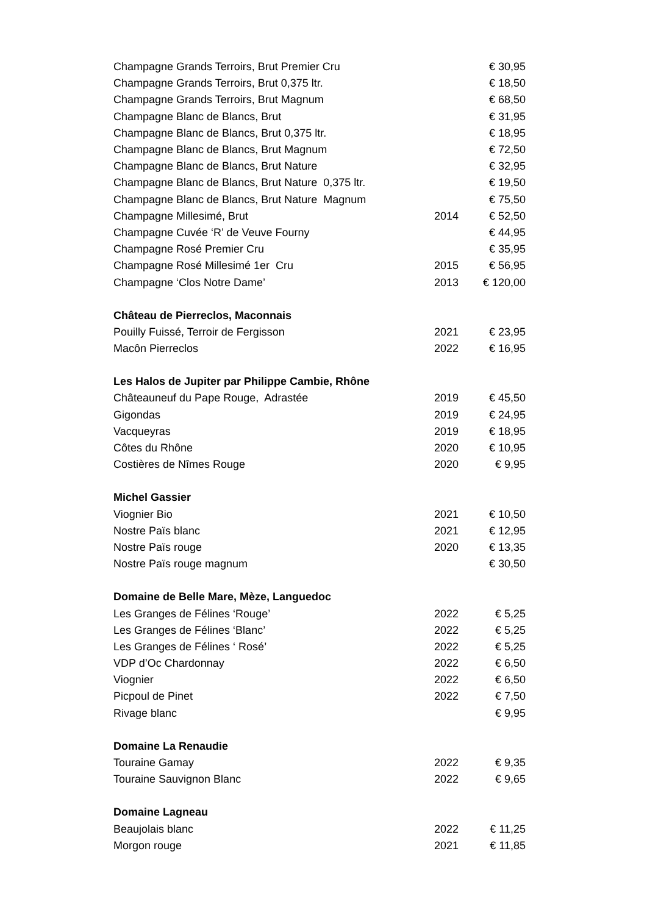| Champagne Grands Terroirs, Brut Premier Cru | | € 30,95 |
| Champagne Grands Terroirs, Brut 0,375 ltr. | | € 18,50 |
| Champagne Grands Terroirs, Brut Magnum | | € 68,50 |
| Champagne Blanc de Blancs, Brut | | € 31,95 |
| Champagne Blanc de Blancs, Brut 0,375 ltr. | | € 18,95 |
| Champagne Blanc de Blancs, Brut Magnum | | € 72,50 |
| Champagne Blanc de Blancs, Brut Nature | | € 32,95 |
| Champagne Blanc de Blancs, Brut Nature 0,375 ltr. | | € 19,50 |
| Champagne Blanc de Blancs, Brut Nature Magnum | | € 75,50 |
| Champagne Millesimé, Brut | 2014 | € 52,50 |
| Champagne Cuvée ‘R’ de Veuve Fourny | | € 44,95 |
| Champagne Rosé Premier Cru | | € 35,95 |
| Champagne Rosé Millesimé 1er Cru | 2015 | € 56,95 |
| Champagne ‘Clos Notre Dame’ | 2013 | € 120,00 |
| Château de Pierreclos, Maconnais | | |
| Pouilly Fuissé, Terroir de Fergisson | 2021 | € 23,95 |
| Macôn Pierreclos | 2022 | € 16,95 |
| Les Halos de Jupiter par Philippe Cambie, Rhône | | |
| Châteauneuf du Pape Rouge, Adrastée | 2019 | € 45,50 |
| Gigondas | 2019 | € 24,95 |
| Vacqueyras | 2019 | € 18,95 |
| Côtes du Rhône | 2020 | € 10,95 |
| Costières de Nîmes Rouge | 2020 | € 9,95 |
| Michel Gassier | | |
| Viognier Bio | 2021 | € 10,50 |
| Nostre Païs blanc | 2021 | € 12,95 |
| Nostre Païs rouge | 2020 | € 13,35 |
| Nostre Païs rouge magnum | | € 30,50 |
| Domaine de Belle Mare, Mèze, Languedoc | | |
| Les Granges de Félines ‘Rouge’ | 2022 | € 5,25 |
| Les Granges de Félines ‘Blanc’ | 2022 | € 5,25 |
| Les Granges de Félines ‘ Rosé’ | 2022 | € 5,25 |
| VDP d’Oc Chardonnay | 2022 | € 6,50 |
| Viognier | 2022 | € 6,50 |
| Picpoul de Pinet | 2022 | € 7,50 |
| Rivage blanc | | € 9,95 |
| Domaine La Renaudie | | |
| Touraine Gamay | 2022 | € 9,35 |
| Touraine Sauvignon Blanc | 2022 | € 9,65 |
| Domaine Lagneau | | |
| Beaujolais blanc | 2022 | € 11,25 |
| Morgon rouge | 2021 | € 11,85 |